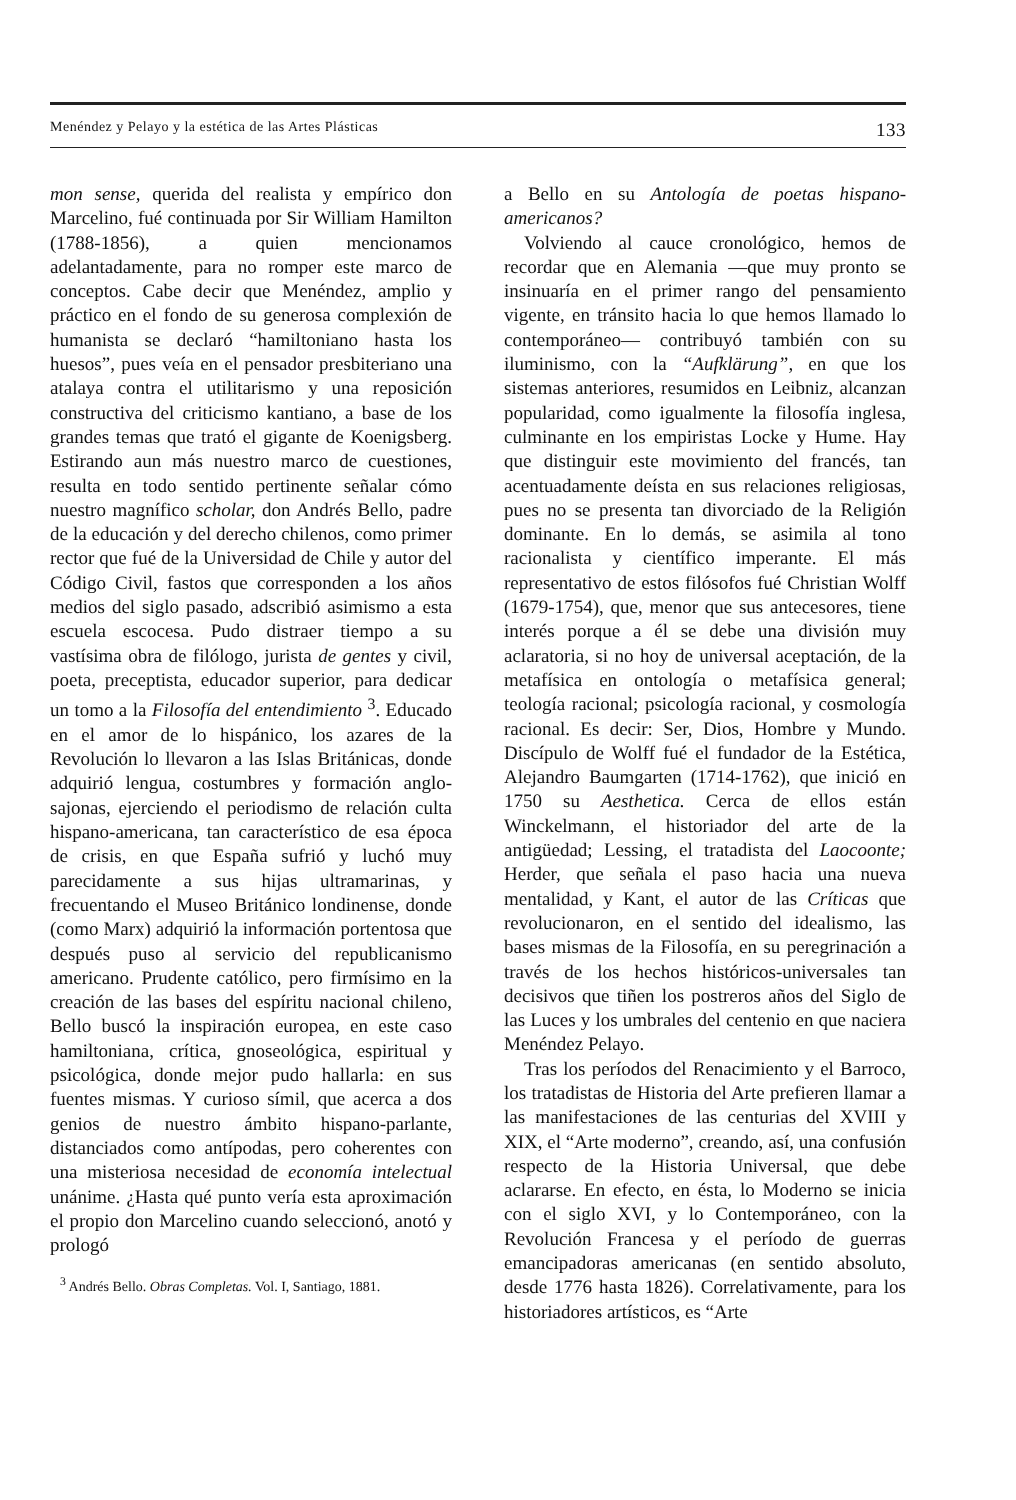Menéndez y Pelayo y la estética de las Artes Plásticas 133
mon sense, querida del realista y empírico don Marcelino, fué continuada por Sir William Hamilton (1788-1856), a quien mencionamos adelantadamente, para no romper este marco de conceptos. Cabe decir que Menéndez, amplio y práctico en el fondo de su generosa complexión de humanista se declaró “hamiltoniano hasta los huesos”, pues veía en el pensador presbiteriano una atalaya contra el utilitarismo y una reposición constructiva del criticismo kantiano, a base de los grandes temas que trató el gigante de Koenigsberg. Estirando aun más nuestro marco de cuestiones, resulta en todo sentido pertinente señalar cómo nuestro magnífico scholar, don Andrés Bello, padre de la educación y del derecho chilenos, como primer rector que fué de la Universidad de Chile y autor del Código Civil, fastos que corresponden a los años medios del siglo pasado, adscribió asimismo a esta escuela escocesa. Pudo distraer tiempo a su vastísima obra de filólogo, jurista de gentes y civil, poeta, preceptista, educador superior, para dedicar un tomo a la Filosofía del entendimiento <sup>3</sup>. Educado en el amor de lo hispánico, los azares de la Revolución lo llevaron a las Islas Británicas, donde adquirió lengua, costumbres y formación anglo-sajonas, ejerciendo el periodismo de relación culta hispano-americana, tan característico de esa época de crisis, en que España sufrió y luchó muy parecidamente a sus hijas ultramarinas, y frecuentando el Museo Británico londinense, donde (como Marx) adquirió la información portentosa que después puso al servicio del republicanismo americano. Prudente católico, pero firmísimo en la creación de las bases del espíritu nacional chileno, Bello buscó la inspiración europea, en este caso hamiltoniana, crítica, gnoseológica, espiritual y psicológica, donde mejor pudo hallarla: en sus fuentes mismas. Y curioso símil, que acerca a dos genios de nuestro ámbito hispano-parlante, distanciados como antípodas, pero coherentes con una misteriosa necesidad de economía intelectual unánime. ¿Hasta qué punto vería esta aproximación el propio don Marcelino cuando seleccionó, anotó y prologó
<sup>3</sup> Andrés Bello. Obras Completas. Vol. I, Santiago, 1881.
a Bello en su Antología de poetas hispano-americanos?
Volviendo al cauce cronológico, hemos de recordar que en Alemania —que muy pronto se insinuaría en el primer rango del pensamiento vigente, en tránsito hacia lo que hemos llamado lo contemporáneo— contribuyó también con su iluminismo, con la “Aufklärung”, en que los sistemas anteriores, resumidos en Leibniz, alcanzan popularidad, como igualmente la filosofía inglesa, culminante en los empiristas Locke y Hume. Hay que distinguir este movimiento del francés, tan acentuadamente deísta en sus relaciones religiosas, pues no se presenta tan divorciado de la Religión dominante. En lo demás, se asimila al tono racionalista y científico imperante. El más representativo de estos filósofos fué Christian Wolff (1679-1754), que, menor que sus antecesores, tiene interés porque a él se debe una división muy aclaratoria, si no hoy de universal aceptación, de la metafísica en ontología o metafísica general; teología racional; psicología racional, y cosmología racional. Es decir: Ser, Dios, Hombre y Mundo. Discípulo de Wolff fué el fundador de la Estética, Alejandro Baumgarten (1714-1762), que inició en 1750 su Aesthetica. Cerca de ellos están Winckelmann, el historiador del arte de la antigüedad; Lessing, el tratadista del Laocoonte; Herder, que señala el paso hacia una nueva mentalidad, y Kant, el autor de las Críticas que revolucionaron, en el sentido del idealismo, las bases mismas de la Filosofía, en su peregrinación a través de los hechos históricos-universales tan decisivos que tiñen los postreros años del Siglo de las Luces y los umbrales del centenio en que naciera Menéndez Pelayo.
Tras los períodos del Renacimiento y el Barroco, los tratadistas de Historia del Arte prefieren llamar a las manifestaciones de las centurias del XVIII y XIX, el “Arte moderno”, creando, así, una confusión respecto de la Historia Universal, que debe aclararse. En efecto, en ésta, lo Moderno se inicia con el siglo XVI, y lo Contemporáneo, con la Revolución Francesa y el período de guerras emancipadoras americanas (en sentido absoluto, desde 1776 hasta 1826). Correlativamente, para los historiadores artísticos, es “Arte